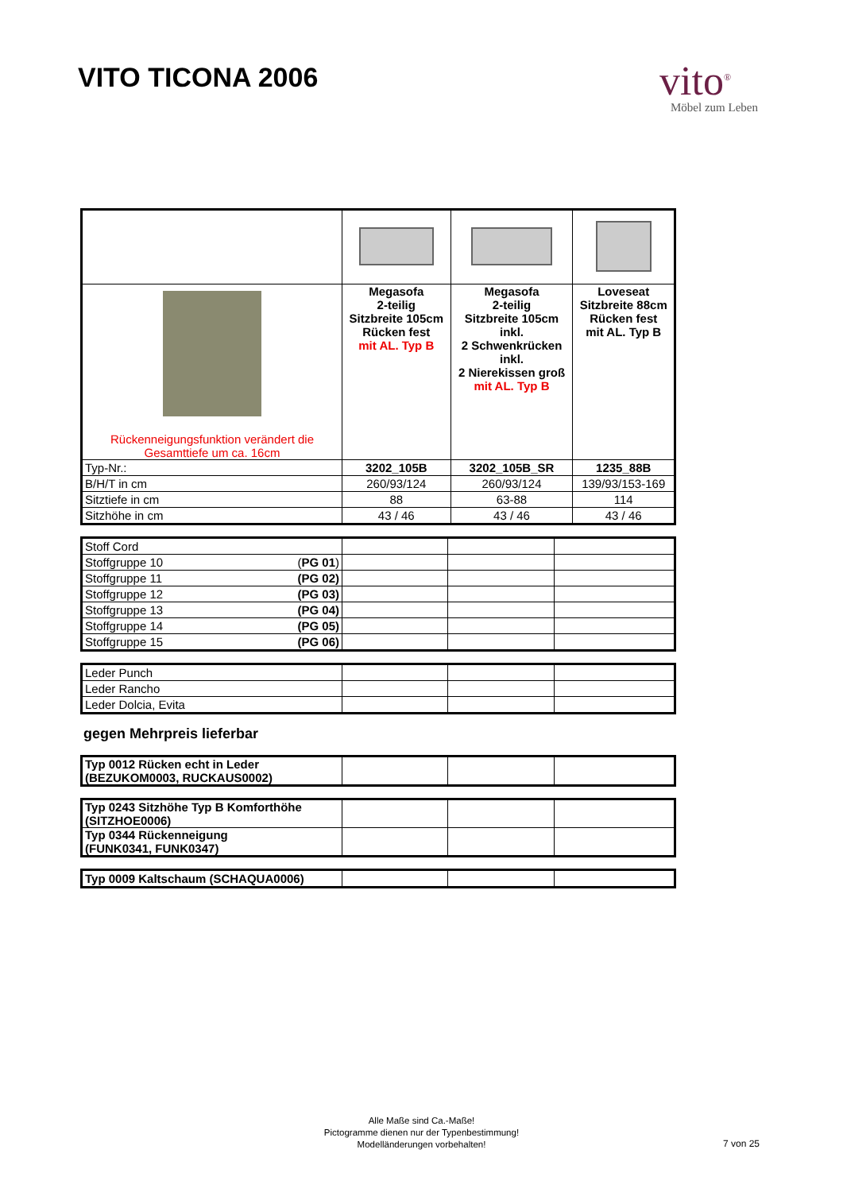VITO TICONA 2006
vito<sup>®</sup>
Möbel zum Leben
| Rückenneigungsfunktion verändert die Gesamttiefe um ca. 16cm | Megasofa 2-teilig Sitzbreite 105cm Rücken fest mit AL. Typ B | Megasofa 2-teilig Sitzbreite 105cm inkl. 2 Schwenkrücken inkl. 2 Nierekissen groß mit AL. Typ B | Loveseat Sitzbreite 88cm Rücken fest mit AL. Typ B |
| Typ-Nr.: | 3202_105B | 3202_105B_SR | 1235_88B |
| B/H/T in cm | 260/93/124 | 260/93/124 | 139/93/153-169 |
| Sitztiefe in cm | 88 | 63-88 | 114 |
| Sitzhöhe in cm | 43 / 46 | 43 / 46 | 43 / 46 |
| Stoff Cord | | | |
| Stoffgruppe 10 ( PG 01 ) | | | |
| Stoffgruppe 11 (PG 02) | | | |
| Stoffgruppe 12 (PG 03) | | | |
| Stoffgruppe 13 (PG 04) | | | |
| Stoffgruppe 14 (PG 05) | | | |
| Stoffgruppe 15 (PG 06) | | | |
| Leder Punch | | | |
| Leder Rancho | | | |
| Leder Dolcia, Evita | | | |
gegen Mehrpreis lieferbar
| Typ 0012 Rücken echt in Leder (BEZUKOM0003, RUCKAUS0002) | | | |
| Typ 0243 Sitzhöhe Typ B Komforthöhe (SITZHOE0006) | | | |
| Typ 0344 Rückenneigung (FUNK0341, FUNK0347) | | | |
| Typ 0009 Kaltschaum (SCHAQUA0006) | | | |
Alle Maße sind Ca.-Maße!
Pictogramme dienen nur der Typenbestimmung!
Modelländerungen vorbehalten!
7 von 25